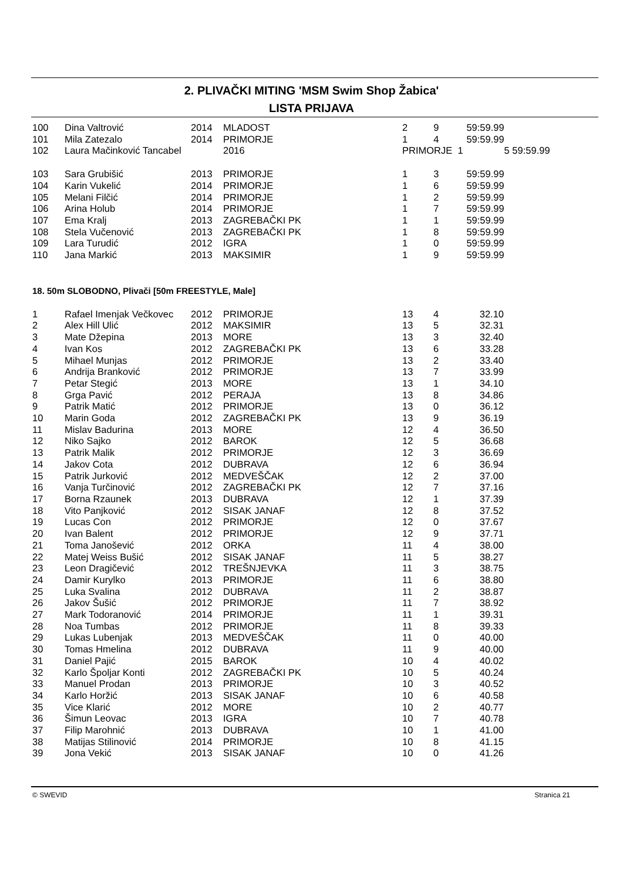2. PLIVAČKI MITING 'MSM Swim Shop Žabica'
LISTA PRIJAVA
| 100 | Dina Valtrović | 2014 | MLADOST | 2 | 9 | 59:59.99 | |
| 101 | Mila Zatezalo | 2014 | PRIMORJE | 1 | 4 | 59:59.99 | |
| 102 | Laura Mačinković Tancabel | | 2016 | PRIMORJE 1 | | | 5 59:59.99 |
| 103 | Sara Grubišić | 2013 | PRIMORJE | 1 | 3 | 59:59.99 | |
| 104 | Karin Vukelić | 2014 | PRIMORJE | 1 | 6 | 59:59.99 | |
| 105 | Melani Filčić | 2014 | PRIMORJE | 1 | 2 | 59:59.99 | |
| 106 | Arina Holub | 2014 | PRIMORJE | 1 | 7 | 59:59.99 | |
| 107 | Ema Kralj | 2013 | ZAGREBAČKI PK | 1 | 1 | 59:59.99 | |
| 108 | Stela Vučenović | 2013 | ZAGREBAČKI PK | 1 | 8 | 59:59.99 | |
| 109 | Lara Turudić | 2012 | IGRA | 1 | 0 | 59:59.99 | |
| 110 | Jana Markić | 2013 | MAKSIMIR | 1 | 9 | 59:59.99 | |
18. 50m SLOBODNO, Plivači [50m FREESTYLE, Male]
| 1 | Rafael Imenjak Večkovec | 2012 | PRIMORJE | 13 | 4 | 32.10 |
| 2 | Alex Hill Ulić | 2012 | MAKSIMIR | 13 | 5 | 32.31 |
| 3 | Mate Džepina | 2013 | MORE | 13 | 3 | 32.40 |
| 4 | Ivan Kos | 2012 | ZAGREBAČKI PK | 13 | 6 | 33.28 |
| 5 | Mihael Munjas | 2012 | PRIMORJE | 13 | 2 | 33.40 |
| 6 | Andrija Branković | 2012 | PRIMORJE | 13 | 7 | 33.99 |
| 7 | Petar Stegić | 2013 | MORE | 13 | 1 | 34.10 |
| 8 | Grga Pavić | 2012 | PERAJA | 13 | 8 | 34.86 |
| 9 | Patrik Matić | 2012 | PRIMORJE | 13 | 0 | 36.12 |
| 10 | Marin Goda | 2012 | ZAGREBAČKI PK | 13 | 9 | 36.19 |
| 11 | Mislav Badurina | 2013 | MORE | 12 | 4 | 36.50 |
| 12 | Niko Sajko | 2012 | BAROK | 12 | 5 | 36.68 |
| 13 | Patrik Malik | 2012 | PRIMORJE | 12 | 3 | 36.69 |
| 14 | Jakov Cota | 2012 | DUBRAVA | 12 | 6 | 36.94 |
| 15 | Patrik Jurković | 2012 | MEDVEŠČAK | 12 | 2 | 37.00 |
| 16 | Vanja Turčinović | 2012 | ZAGREBAČKI PK | 12 | 7 | 37.16 |
| 17 | Borna Rzaunek | 2013 | DUBRAVA | 12 | 1 | 37.39 |
| 18 | Vito Panjković | 2012 | SISAK JANAF | 12 | 8 | 37.52 |
| 19 | Lucas Con | 2012 | PRIMORJE | 12 | 0 | 37.67 |
| 20 | Ivan Balent | 2012 | PRIMORJE | 12 | 9 | 37.71 |
| 21 | Toma Janošević | 2012 | ORKA | 11 | 4 | 38.00 |
| 22 | Matej Weiss Bušić | 2012 | SISAK JANAF | 11 | 5 | 38.27 |
| 23 | Leon Dragičević | 2012 | TREŠNJEVKA | 11 | 3 | 38.75 |
| 24 | Damir Kurylko | 2013 | PRIMORJE | 11 | 6 | 38.80 |
| 25 | Luka Svalina | 2012 | DUBRAVA | 11 | 2 | 38.87 |
| 26 | Jakov Šušić | 2012 | PRIMORJE | 11 | 7 | 38.92 |
| 27 | Mark Todoranović | 2014 | PRIMORJE | 11 | 1 | 39.31 |
| 28 | Noa Tumbas | 2012 | PRIMORJE | 11 | 8 | 39.33 |
| 29 | Lukas Lubenjak | 2013 | MEDVEŠČAK | 11 | 0 | 40.00 |
| 30 | Tomas Hmelina | 2012 | DUBRAVA | 11 | 9 | 40.00 |
| 31 | Daniel Pajić | 2015 | BAROK | 10 | 4 | 40.02 |
| 32 | Karlo Špoljar Konti | 2012 | ZAGREBAČKI PK | 10 | 5 | 40.24 |
| 33 | Manuel Prodan | 2013 | PRIMORJE | 10 | 3 | 40.52 |
| 34 | Karlo Horžić | 2013 | SISAK JANAF | 10 | 6 | 40.58 |
| 35 | Vice Klarić | 2012 | MORE | 10 | 2 | 40.77 |
| 36 | Šimun Leovac | 2013 | IGRA | 10 | 7 | 40.78 |
| 37 | Filip Marohnić | 2013 | DUBRAVA | 10 | 1 | 41.00 |
| 38 | Matijas Stilinović | 2014 | PRIMORJE | 10 | 8 | 41.15 |
| 39 | Jona Vekić | 2013 | SISAK JANAF | 10 | 0 | 41.26 |
© SWEVID Stranica 21